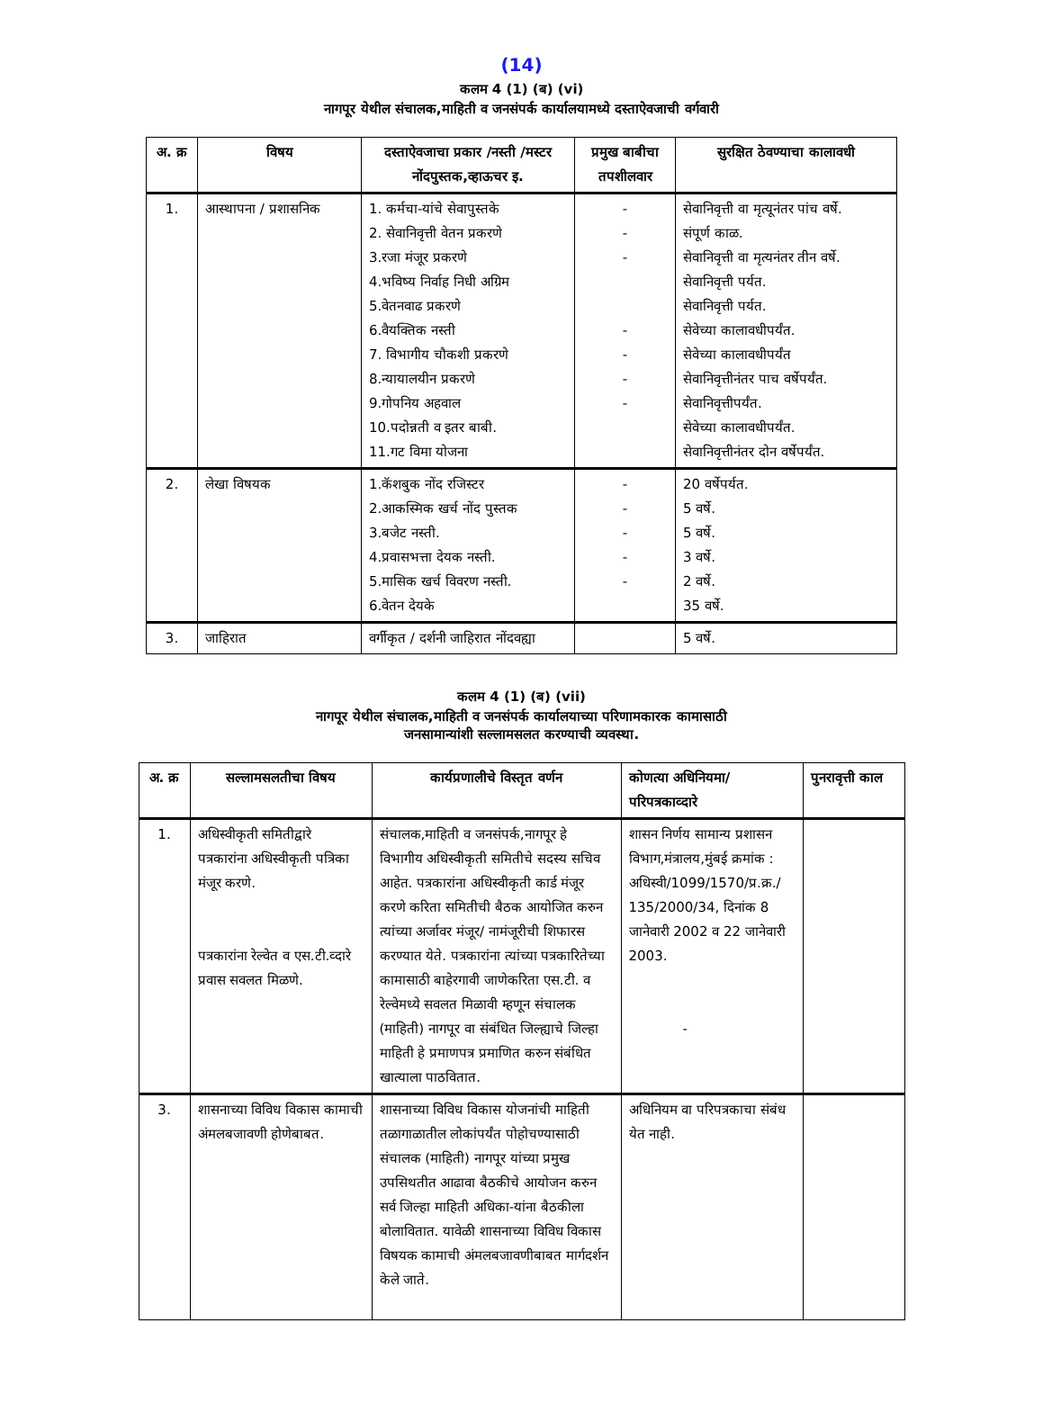(14)
कलम 4 (1) (ब) (vi)
नागपूर येथील संचालक,माहिती व जनसंपर्क कार्यालयामध्ये दस्ताऐवजाची वर्गवारी
| अ. क्र | विषय | दस्ताऐवजाचा प्रकार /नस्ती /मस्टर नोंदपुस्तक,व्हाऊचर इ. | प्रमुख बाबीचा तपशीलवार | सुरक्षित ठेवण्याचा कालावधी |
| --- | --- | --- | --- | --- |
| 1. | आस्थापना / प्रशासनिक | 1. कर्मचा-यांचे सेवापुस्तके 2. सेवानिवृत्ती वेतन प्रकरणे 3.रजा मंजूर प्रकरणे 4.भविष्य निर्वाह निधी अग्रिम 5.वेतनवाढ प्रकरणे 6.वैयक्तिक नस्ती 7. विभागीय चौकशी प्रकरणे 8.न्यायालयीन प्रकरणे 9.गोपनिय अहवाल 10.पदोन्नती व इतर बाबी. 11.गट विमा योजना | - - - - - - - | सेवानिवृत्ती वा मृत्यूनंतर पांच वर्षे. संपूर्ण काळ. सेवानिवृत्ती वा मृत्यनंतर तीन वर्षे. सेवानिवृत्ती पर्यत. सेवानिवृत्ती पर्यत. सेवेच्या कालावधीपर्यंत. सेवेच्या कालावधीपर्यंत सेवानिवृत्तीनंतर पाच वर्षेपर्यंत. सेवानिवृत्तीपर्यंत. सेवेच्या कालावधीपर्यंत. सेवानिवृत्तीनंतर दोन वर्षेपर्यंत. |
| 2. | लेखा विषयक | 1.कॅशबुक नोंद रजिस्टर 2.आकस्मिक खर्च नोंद पुस्तक 3.बजेट नस्ती. 4.प्रवासभत्ता देयक नस्ती. 5.मासिक खर्च विवरण नस्ती. 6.वेतन देयके | - - - - - | 20 वर्षेपर्यत. 5 वर्षे. 5 वर्षे. 3 वर्षे. 2 वर्षे. 35 वर्षे. |
| 3. | जाहिरात | वर्गीकृत / दर्शनी जाहिरात नोंदवह्या | | 5 वर्षे. |
कलम 4 (1) (ब) (vii)
नागपूर येथील संचालक,माहिती व जनसंपर्क कार्यालयाच्या परिणामकारक कामासाठी
जनसामान्यांशी सल्लामसलत करण्याची व्यवस्था.
| अ. क्र | सल्लामसलतीचा विषय | कार्यप्रणालीचे विस्तृत वर्णन | कोणत्या अधिनियमा/परिपत्रकाव्दारे | पुनरावृत्ती काल |
| --- | --- | --- | --- | --- |
| 1. | अधिस्वीकृती समितीद्वारे पत्रकारांना अधिस्वीकृती पत्रिका मंजूर करणे. पत्रकारांना रेल्वेत व एस.टी.व्दारे प्रवास सवलत मिळणे. | संचालक,माहिती व जनसंपर्क,नागपूर हे विभागीय अधिस्वीकृती समितीचे सदस्य सचिव आहेत. पत्रकारांना अधिस्वीकृती कार्ड मंजूर करणे करिता समितीची बैठक आयोजित करुन त्यांच्या अर्जावर मंजूर/ नामंजूरीची शिफारस करण्यात येते. पत्रकारांना त्यांच्या पत्रकारितेच्या कामासाठी बाहेरगावी जाणेकरिता एस.टी. व रेल्वेमध्ये सवलत मिळावी म्हणून संचालक (माहिती) नागपूर वा संबंधित जिल्ह्याचे जिल्हा माहिती हे प्रमाणपत्र प्रमाणित करुन संबंधित खात्याला पाठवितात. | शासन निर्णय सामान्य प्रशासन विभाग,मंत्रालय,मुंबई क्रमांक : अधिस्वी/1099/1570/प्र.क्र./ 135/2000/34, दिनांक 8 जानेवारी 2002 व 22 जानेवारी 2003. - | |
| 3. | शासनाच्या विविध विकास कामाची अंमलबजावणी होणेबाबत. | शासनाच्या विविध विकास योजनांची माहिती तळागाळातील लोकांपर्यंत पोहोचण्यासाठी संचालक (माहिती) नागपूर यांच्या प्रमुख उपसिथतीत आढावा बैठकीचे आयोजन करुन सर्व जिल्हा माहिती अधिका-यांना बैठकीला बोलावितात. यावेळी शासनाच्या विविध विकास विषयक कामाची अंमलबजावणीबाबत मार्गदर्शन केले जाते. | अधिनियम वा परिपत्रकाचा संबंध येत नाही. | |